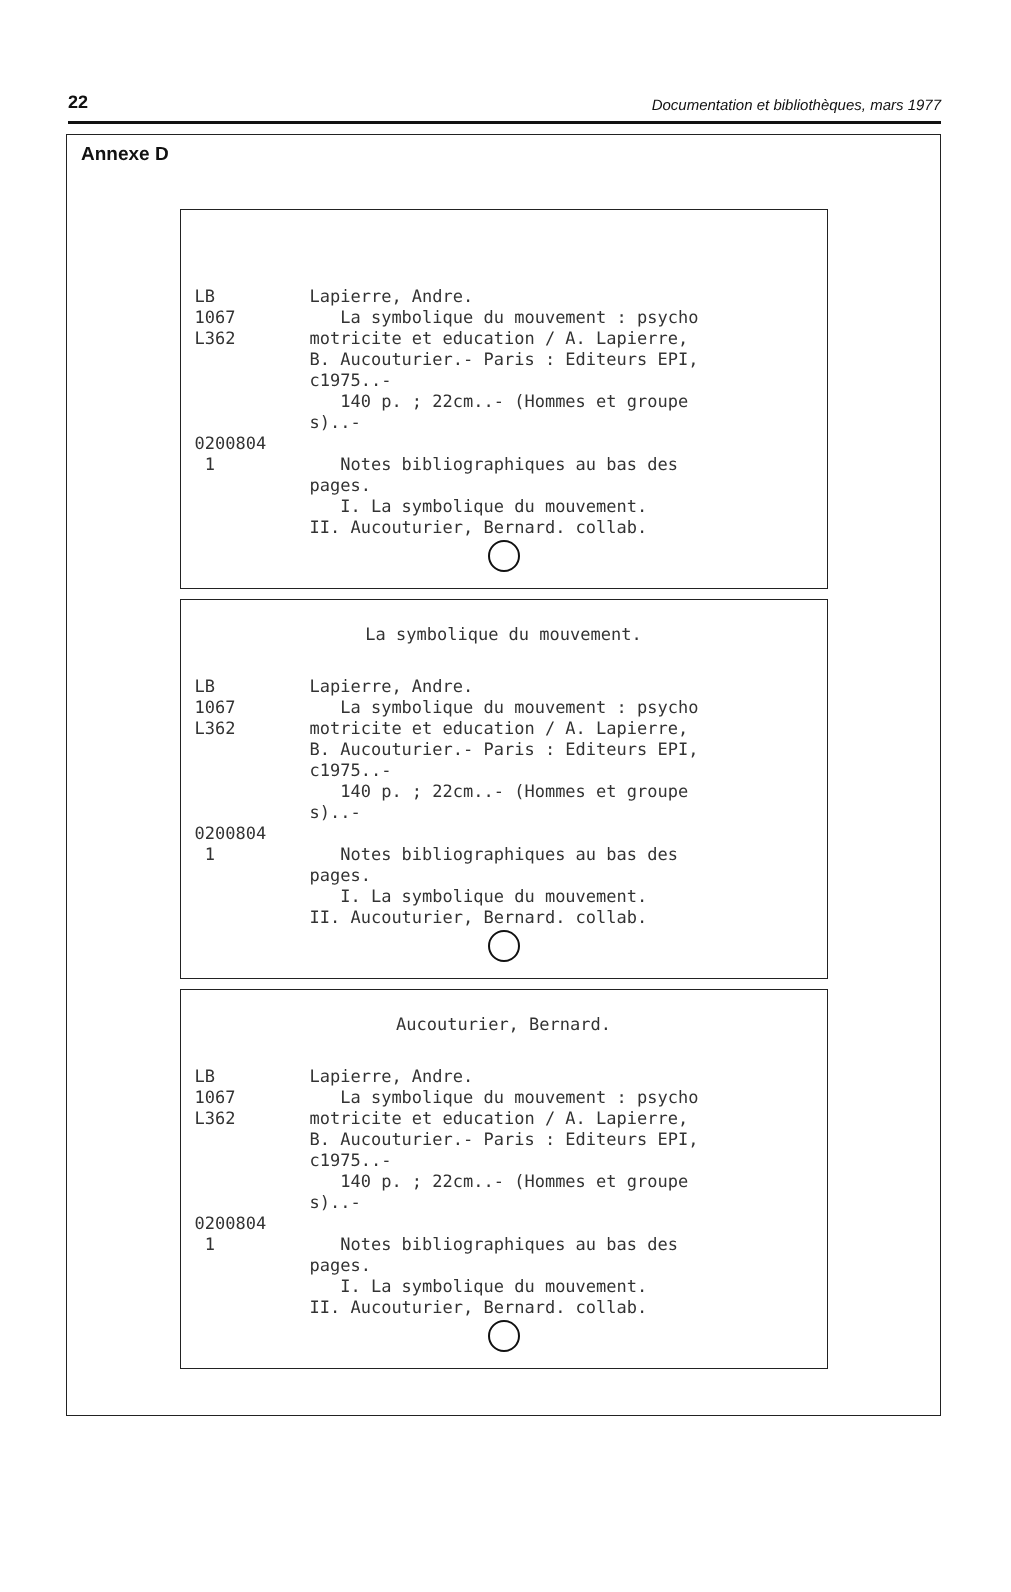22 Documentation et bibliothèques, mars 1977
Annexe D
LB 1067 L362 0200804 1
Lapierre, Andre. La symbolique du mouvement : psycho motricite et education / A. Lapierre, B. Aucouturier.- Paris : Editeurs EPI, c1975..- 140 p. ; 22cm..- (Hommes et groupe s)..- Notes bibliographiques au bas des pages. I. La symbolique du mouvement. II. Aucouturier, Bernard. collab.
La symbolique du mouvement.
LB 1067 L362 0200804 1
Lapierre, Andre. La symbolique du mouvement : psycho motricite et education / A. Lapierre, B. Aucouturier.- Paris : Editeurs EPI, c1975..- 140 p. ; 22cm..- (Hommes et groupe s)..- Notes bibliographiques au bas des pages. I. La symbolique du mouvement. II. Aucouturier, Bernard. collab.
Aucouturier, Bernard.
LB 1067 L362 0200804 1
Lapierre, Andre. La symbolique du mouvement : psycho motricite et education / A. Lapierre, B. Aucouturier.- Paris : Editeurs EPI, c1975..- 140 p. ; 22cm..- (Hommes et groupe s)..- Notes bibliographiques au bas des pages. I. La symbolique du mouvement. II. Aucouturier, Bernard. collab.